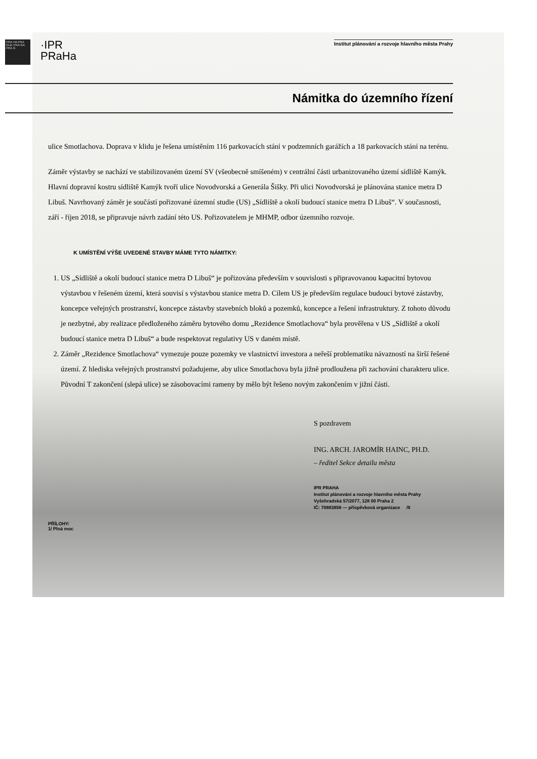PRA HA PRA GUE PRA GA PRA G
·IPR
PRaHa
Institut plánování a rozvoje hlavního města Prahy
Námitka do územního řízení
ulice Smotlachova. Doprava v klidu je řešena umístěním 116 parkovacích stání v podzemních garážích a 18 parkovacích stání na terénu.
Záměr výstavby se nachází ve stabilizovaném území SV (všeobecně smíšeném) v centrální části urbanizovaného území sídliště Kamýk. Hlavní dopravní kostru sídliště Kamýk tvoří ulice Novodvorská a Generála Šišky. Při ulici Novodvorská je plánována stanice metra D Libuš. Navrhovaný záměr je součástí pořizované územní studie (US) „Sídliště a okolí budoucí stanice metra D Libuš“. V současnosti, září - říjen 2018, se připravuje návrh zadání této US. Pořizovatelem je MHMP, odbor územního rozvoje.
K UMÍSTĚNÍ VÝŠE UVEDENÉ STAVBY MÁME TYTO NÁMITKY:
1. US „Sídliště a okolí budoucí stanice metra D Libuš“ je pořizována především v souvislosti s připravovanou kapacitní bytovou výstavbou v řešeném území, která souvisí s výstavbou stanice metra D. Cílem US je především regulace budoucí bytové zástavby, koncepce veřejných prostranství, koncepce zástavby stavebních bloků a pozemků, koncepce a řešení infrastruktury. Z tohoto důvodu je nezbytné, aby realizace předloženého záměru bytového domu „Rezidence Smotlachova“ byla prověřena v US „Sídliště a okolí budoucí stanice metra D Libuš“ a bude respektovat regulativy US v daném místě.
2. Záměr „Rezidence Smotlachova“ vymezuje pouze pozemky ve vlastnictví investora a neřeší problematiku návazností na širší řešené území. Z hlediska veřejných prostranství požadujeme, aby ulice Smotlachova byla jižně prodloužena při zachování charakteru ulice. Původní T zakončení (slepá ulice) se zásobovacími rameny by mělo být řešeno novým zakončením v jižní části.
S pozdravem
ING. ARCH. JAROMÍR HAINC, PH.D.
– ředitel Sekce detailu města
IPR PRAHA
Institut plánování a rozvoje hlavního města Prahy
Vyšehradská 57/2077, 128 00 Praha 2
IČ: 70883858 — příspěvková organizace /9
PŘÍLOHY:
1/ Plná moc